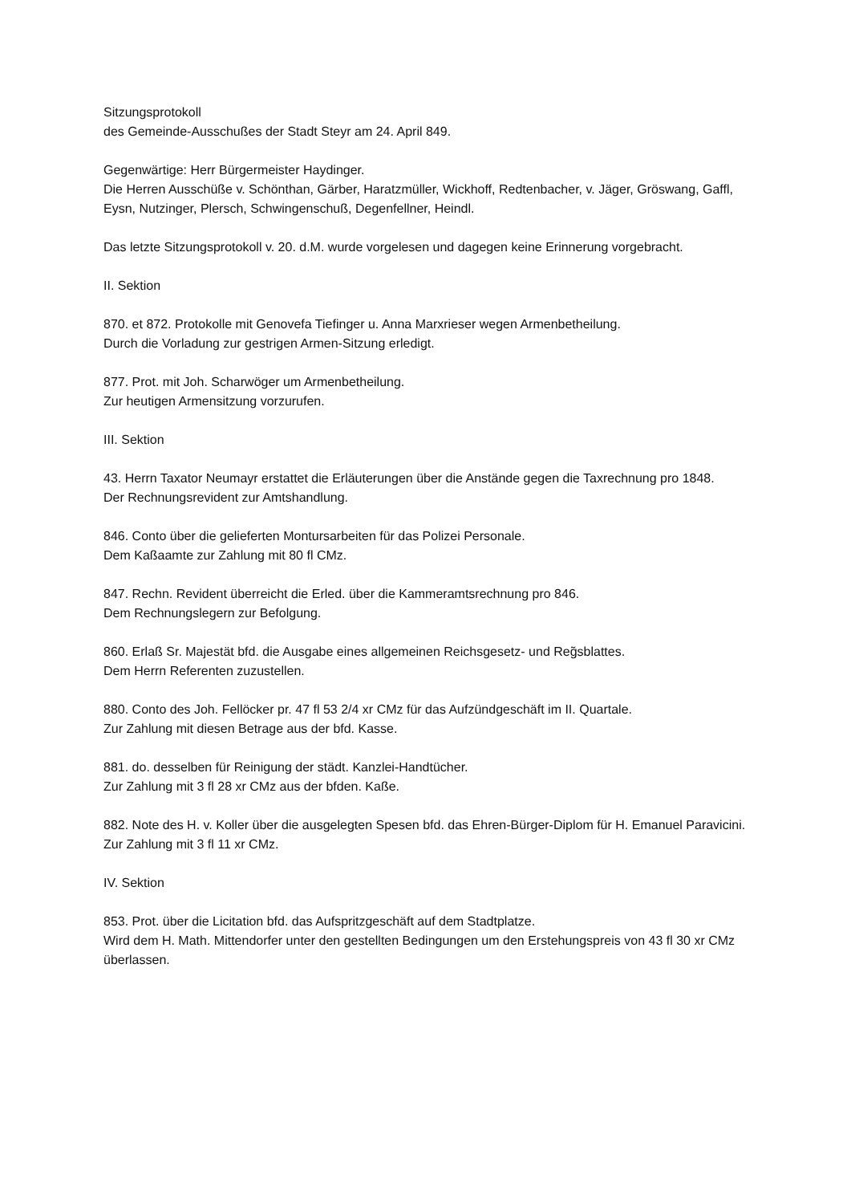Sitzungsprotokoll
des Gemeinde-Ausschußes der Stadt Steyr am 24. April 849.
Gegenwärtige: Herr Bürgermeister Haydinger.
Die Herren Ausschüße v. Schönthan, Gärber, Haratzmüller, Wickhoff, Redtenbacher, v. Jäger, Gröswang, Gaffl, Eysn, Nutzinger, Plersch, Schwingenschuß, Degenfellner, Heindl.
Das letzte Sitzungsprotokoll v. 20. d.M. wurde vorgelesen und dagegen keine Erinnerung vorgebracht.
II. Sektion
870. et 872. Protokolle mit Genovefa Tiefinger u. Anna Marxrieser wegen Armenbetheilung.
Durch die Vorladung zur gestrigen Armen-Sitzung erledigt.
877. Prot. mit Joh. Scharwöger um Armenbetheilung.
Zur heutigen Armensitzung vorzurufen.
III. Sektion
43. Herrn Taxator Neumayr erstattet die Erläuterungen über die Anstände gegen die Taxrechnung pro 1848.
Der Rechnungsrevident zur Amtshandlung.
846. Conto über die gelieferten Montursarbeiten für das Polizei Personale.
Dem Kaßaamte zur Zahlung mit 80 fl CMz.
847. Rechn. Revident überreicht die Erled. über die Kammeramtsrechnung pro 846.
Dem Rechnungslegern zur Befolgung.
860. Erlaß Sr. Majestät bfd. die Ausgabe eines allgemeinen Reichsgesetz- und Reg̃sblattes.
Dem Herrn Referenten zuzustellen.
880. Conto des Joh. Fellöcker pr. 47 fl 53 2/4 xr CMz für das Aufzündgeschäft im II. Quartale.
Zur Zahlung mit diesen Betrage aus der bfd. Kasse.
881. do. desselben für Reinigung der städt. Kanzlei-Handtücher.
Zur Zahlung mit 3 fl 28 xr CMz aus der bfden. Kaße.
882. Note des H. v. Koller über die ausgelegten Spesen bfd. das Ehren-Bürger-Diplom für H. Emanuel Paravicini.
Zur Zahlung mit 3 fl 11 xr CMz.
IV. Sektion
853. Prot. über die Licitation bfd. das Aufspritzgeschäft auf dem Stadtplatze.
Wird dem H. Math. Mittendorfer unter den gestellten Bedingungen um den Erstehungspreis von 43 fl 30 xr CMz überlassen.